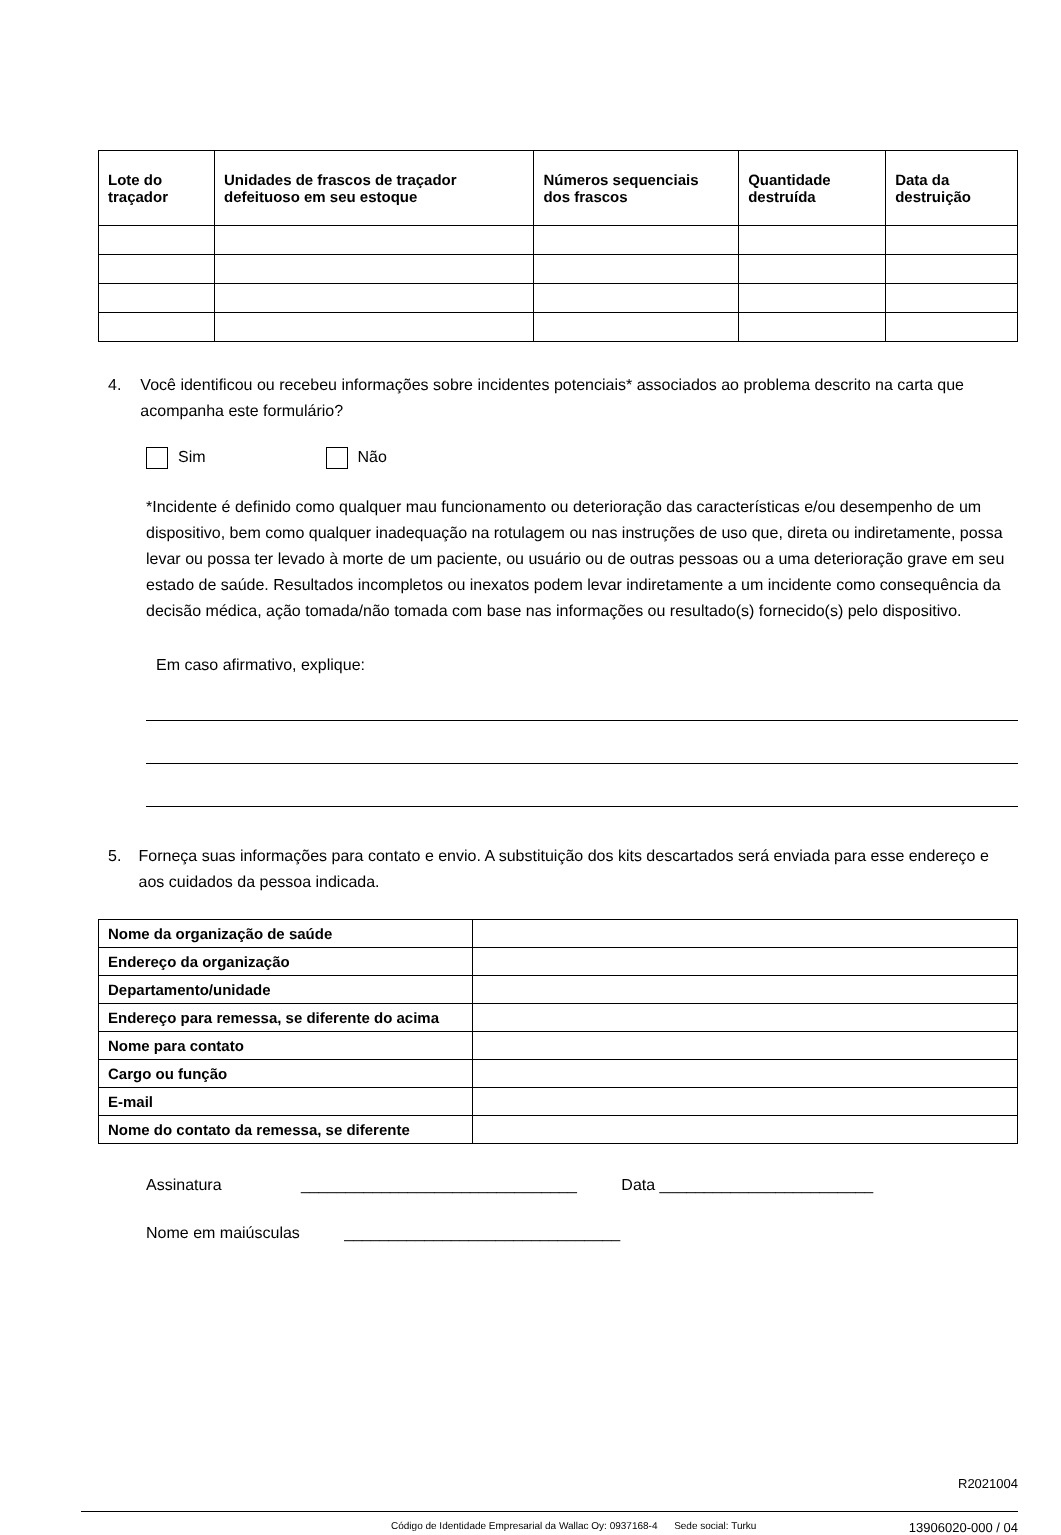| Lote do traçador | Unidades de frascos de traçador defeituoso em seu estoque | Números sequenciais dos frascos | Quantidade destruída | Data da destruição |
| --- | --- | --- | --- | --- |
4. Você identificou ou recebeu informações sobre incidentes potenciais* associados ao problema descrito na carta que acompanha este formulário?
Sim Não
*Incidente é definido como qualquer mau funcionamento ou deterioração das características e/ou desempenho de um dispositivo, bem como qualquer inadequação na rotulagem ou nas instruções de uso que, direta ou indiretamente, possa levar ou possa ter levado à morte de um paciente, ou usuário ou de outras pessoas ou a uma deterioração grave em seu estado de saúde. Resultados incompletos ou inexatos podem levar indiretamente a um incidente como consequência da decisão médica, ação tomada/não tomada com base nas informações ou resultado(s) fornecido(s) pelo dispositivo.
Em caso afirmativo, explique:
5. Forneça suas informações para contato e envio. A substituição dos kits descartados será enviada para esse endereço e aos cuidados da pessoa indicada.
| Nome da organização de saúde | |
| Endereço da organização | |
| Departamento/unidade | |
| Endereço para remessa, se diferente do acima | |
| Nome para contato | |
| Cargo ou função | |
| E-mail | |
| Nome do contato da remessa, se diferente | |
Assinatura _______________________________ Data ________________________
Nome em maiúsculas _______________________________
R2021004
Código de Identidade Empresarial da Wallac Oy: 0937168-4 Sede social: Turku 13906020-000 / 04